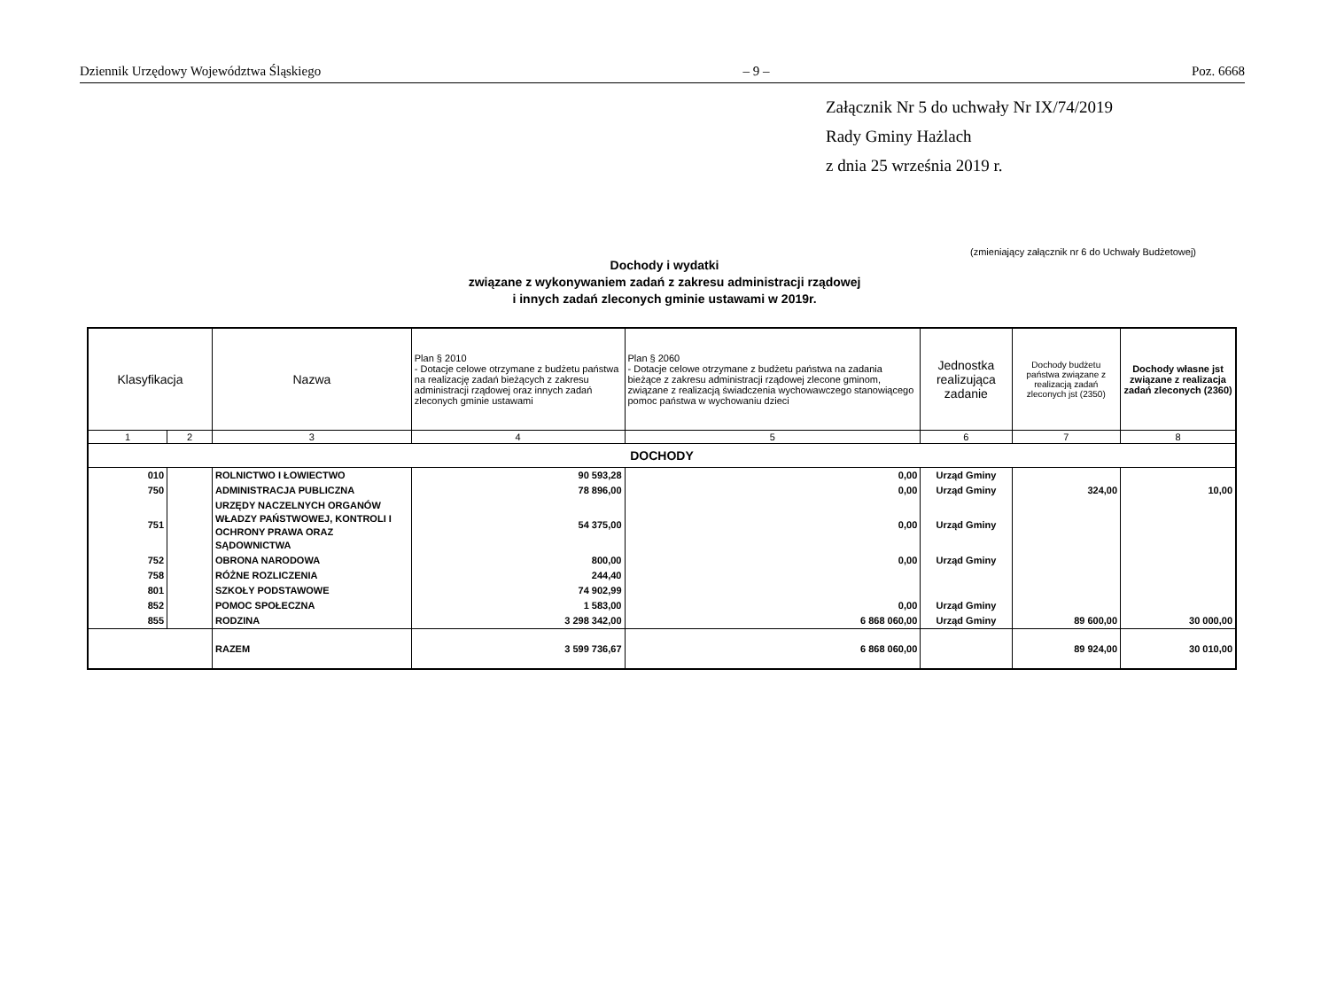Dziennik Urzędowy Województwa Śląskiego – 9 – Poz. 6668
Załącznik Nr 5 do uchwały Nr IX/74/2019
Rady Gminy Hażlach
z dnia 25 września 2019 r.
(zmieniający załącznik nr 6 do Uchwały Budżetowej)
Dochody i wydatki
związane z wykonywaniem zadań z zakresu administracji rządowej
i innych zadań zleconych gminie ustawami w 2019r.
| Klasyfikacja | | Nazwa | Plan § 2010 - Dotacje celowe otrzymane z budżetu państwa na realizację zadań bieżących z zakresu administracji rządowej oraz innych zadań zleconych gminie ustawami | Plan § 2060 - Dotacje celowe otrzymane z budżetu państwa na zadania bieżące z zakresu administracji rządowej zlecone gminom, związane z realizacją świadczenia wychowawczego stanowiącego pomoc państwa w wychowaniu dzieci | Jednostka realizująca zadanie | Dochody budżetu państwa związane z realizacją zadań zleconych jst (2350) | Dochody własne jst związane z realizacja zadań zleconych (2360) |
| --- | --- | --- | --- | --- | --- | --- | --- |
| 1 | 2 | 3 | 4 | 5 | 6 | 7 | 8 |
| DOCHODY | | | | | | | |
| 010 | | ROLNICTWO I ŁOWIECTWO | 90 593,28 | 0,00 | Urząd Gminy | | |
| 750 | | ADMINISTRACJA PUBLICZNA | 78 896,00 | 0,00 | Urząd Gminy | 324,00 | 10,00 |
| 751 | | URZĘDY NACZELNYCH ORGANÓW WŁADZY PAŃSTWOWEJ, KONTROLI I OCHRONY PRAWA ORAZ SĄDOWNICTWA | 54 375,00 | 0,00 | Urząd Gminy | | |
| 752 | | OBRONA NARODOWA | 800,00 | 0,00 | Urząd Gminy | | |
| 758 | | RÓŻNE ROZLICZENIA | 244,40 | | | | |
| 801 | | SZKOŁY PODSTAWOWE | 74 902,99 | | | | |
| 852 | | POMOC SPOŁECZNA | 1 583,00 | 0,00 | Urząd Gminy | | |
| 855 | | RODZINA | 3 298 342,00 | 6 868 060,00 | Urząd Gminy | 89 600,00 | 30 000,00 |
| | | RAZEM | 3 599 736,67 | 6 868 060,00 | | 89 924,00 | 30 010,00 |